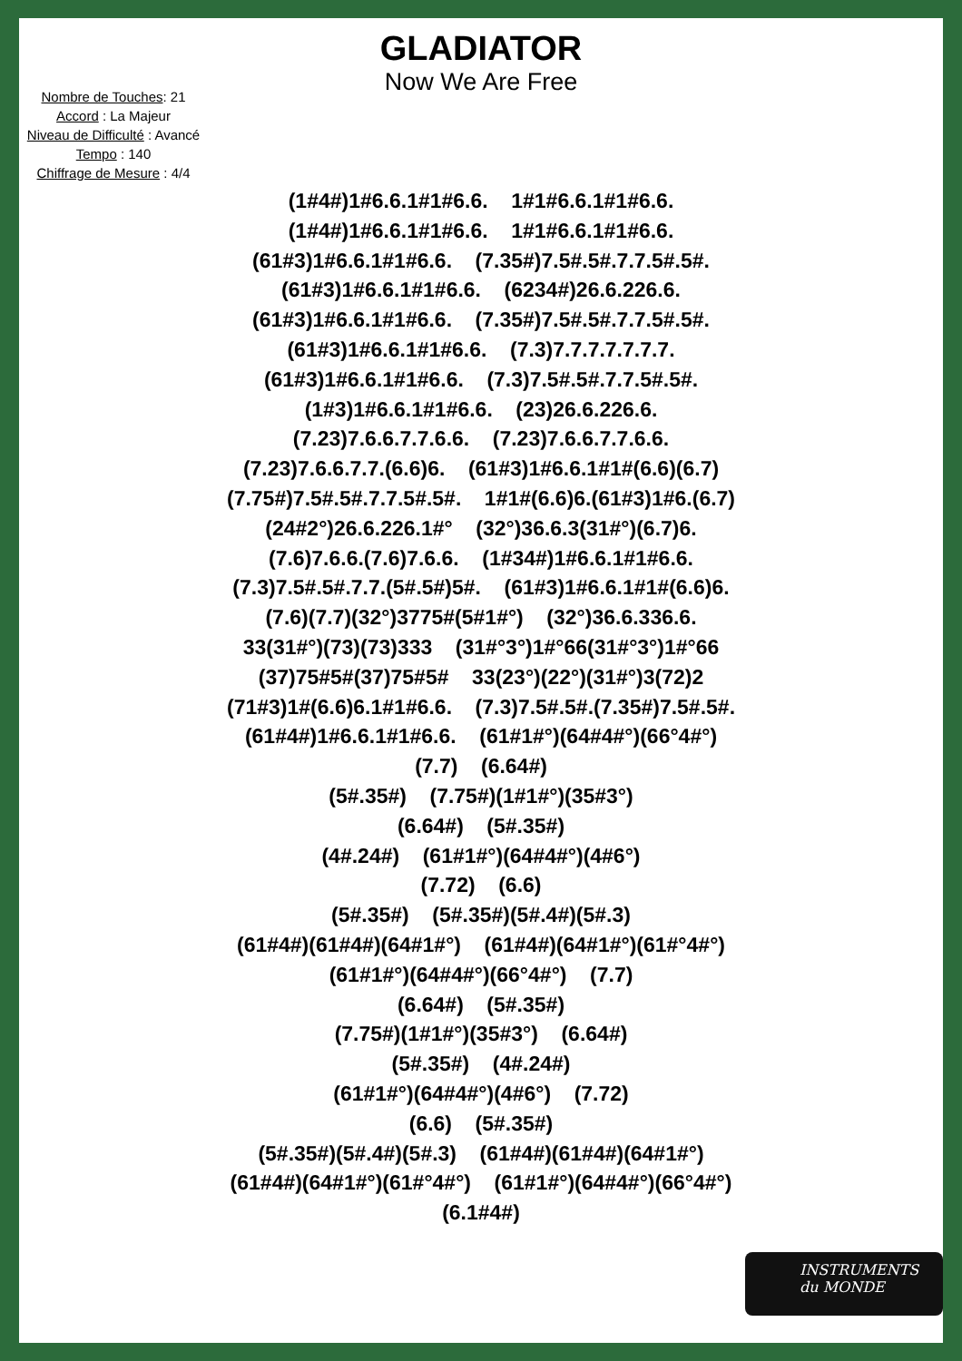GLADIATOR
Now We Are Free
Nombre de Touches: 21
Accord : La Majeur
Niveau de Difficulté : Avancé
Tempo : 140
Chiffrage de Mesure : 4/4
(1#4#)1#6.6.1#1#6.6. 1#1#6.6.1#1#6.6. (1#4#)1#6.6.1#1#6.6. 1#1#6.6.1#1#6.6. (61#3)1#6.6.1#1#6.6. (7.35#)7.5#.5#.7.7.5#.5#. (61#3)1#6.6.1#1#6.6. (6234#)26.6.226.6. (61#3)1#6.6.1#1#6.6. (7.35#)7.5#.5#.7.7.5#.5#. (61#3)1#6.6.1#1#6.6. (7.3)7.7.7.7.7.7.7. (61#3)1#6.6.1#1#6.6. (7.3)7.5#.5#.7.7.5#.5#. (1#3)1#6.6.1#1#6.6. (23)26.6.226.6. (7.23)7.6.6.7.7.6.6. (7.23)7.6.6.7.7.6.6. (7.23)7.6.6.7.7.(6.6)6. (61#3)1#6.6.1#1#(6.6)(6.7) (7.75#)7.5#.5#.7.7.5#.5#. 1#1#(6.6)6.(61#3)1#6.(6.7) (24#2°)26.6.226.1#° (32°)36.6.3(31#°)(6.7)6. (7.6)7.6.6.(7.6)7.6.6. (1#34#)1#6.6.1#1#6.6. (7.3)7.5#.5#.7.7.(5#.5#)5#. (61#3)1#6.6.1#1#(6.6)6. (7.6)(7.7)(32°)3775#(5#1#°) (32°)36.6.336.6. 33(31#°)(73)(73)333 (31#°3°)1#°66(31#°3°)1#°66 (37)75#5#(37)75#5# 33(23°)(22°)(31#°)3(72)2 (71#3)1#(6.6)6.1#1#6.6. (7.3)7.5#.5#.(7.35#)7.5#.5#. (61#4#)1#6.6.1#1#6.6. (61#1#°)(64#4#°)(66°4#°) (7.7) (6.64#) (5#.35#) (7.75#)(1#1#°)(35#3°) (6.64#) (5#.35#) (4#.24#) (61#1#°)(64#4#°)(4#6°) (7.72) (6.6) (5#.35#) (5#.35#)(5#.4#)(5#.3) (61#4#)(61#4#)(64#1#°) (61#4#)(64#1#°)(61#°4#°) (61#1#°)(64#4#°)(66°4#°) (7.7) (6.64#) (5#.35#) (7.75#)(1#1#°)(35#3°) (6.64#) (5#.35#) (4#.24#) (61#1#°)(64#4#°)(4#6°) (7.72) (6.6) (5#.35#) (5#.35#)(5#.4#)(5#.3) (61#4#)(61#4#)(64#1#°) (61#4#)(64#1#°)(61#°4#°) (61#1#°)(64#4#°)(66°4#°) (6.1#4#)
INSTRUMENTS
du MONDE